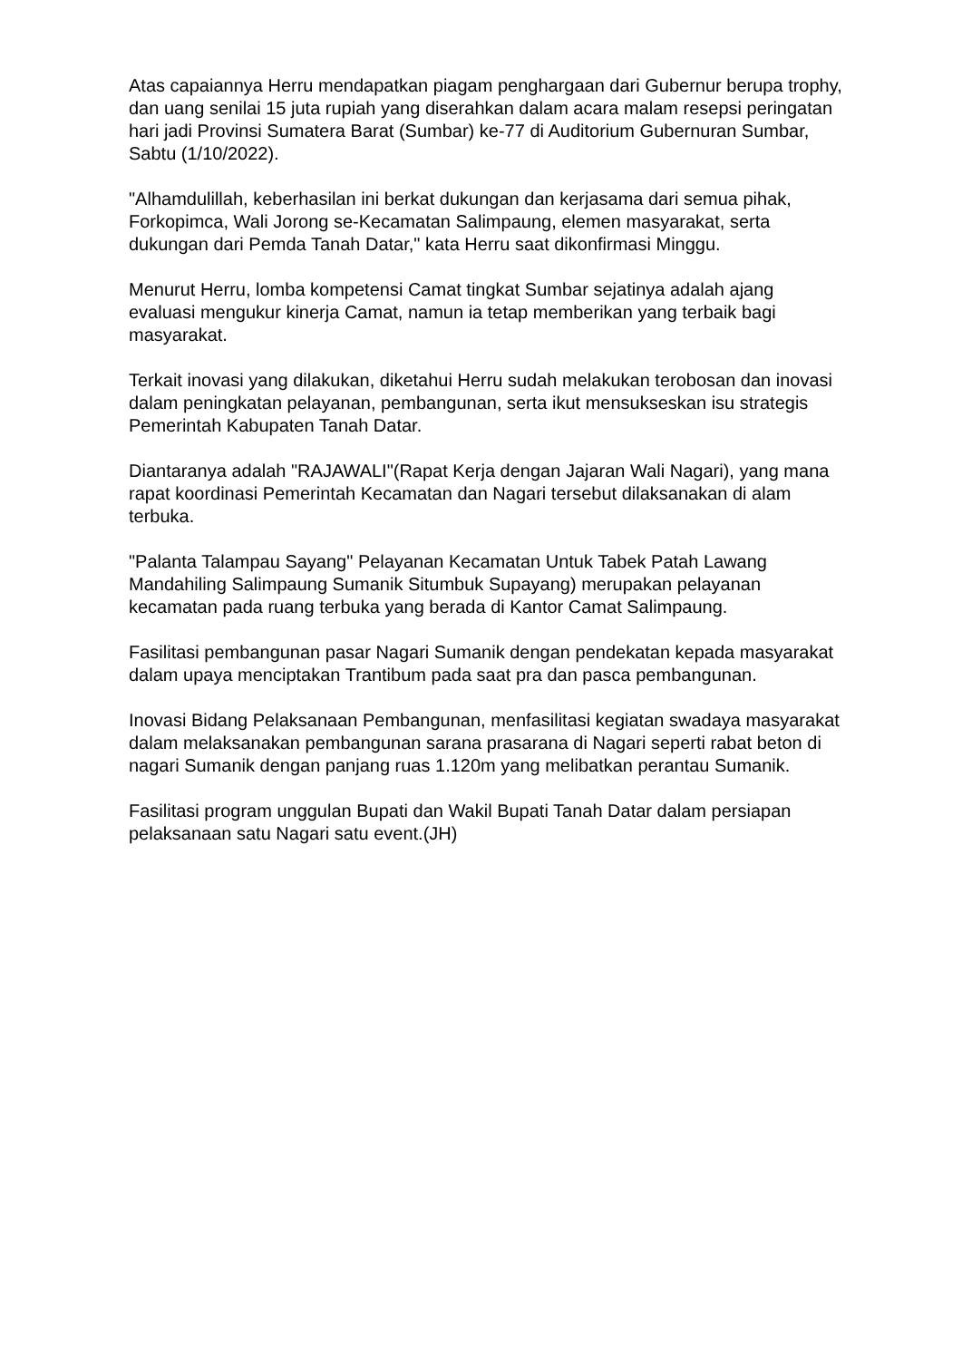Atas capaiannya Herru mendapatkan piagam penghargaan dari Gubernur berupa trophy, dan uang senilai 15 juta rupiah yang diserahkan dalam acara malam resepsi peringatan hari jadi Provinsi Sumatera Barat (Sumbar) ke-77 di Auditorium Gubernuran Sumbar, Sabtu (1/10/2022).
"Alhamdulillah, keberhasilan ini berkat dukungan dan kerjasama dari semua pihak, Forkopimca, Wali Jorong se-Kecamatan Salimpaung, elemen masyarakat, serta dukungan dari Pemda Tanah Datar," kata Herru saat dikonfirmasi Minggu.
Menurut Herru, lomba kompetensi Camat tingkat Sumbar sejatinya adalah ajang evaluasi mengukur kinerja Camat, namun ia tetap memberikan yang terbaik bagi masyarakat.
Terkait inovasi yang dilakukan, diketahui Herru sudah melakukan terobosan dan inovasi dalam peningkatan pelayanan, pembangunan, serta ikut mensukseskan isu strategis Pemerintah Kabupaten Tanah Datar.
Diantaranya adalah "RAJAWALI"(Rapat Kerja dengan Jajaran Wali Nagari), yang mana rapat koordinasi Pemerintah Kecamatan dan Nagari tersebut dilaksanakan di alam terbuka.
"Palanta Talampau Sayang" Pelayanan Kecamatan Untuk Tabek Patah Lawang Mandahiling Salimpaung Sumanik Situmbuk Supayang) merupakan pelayanan kecamatan pada ruang terbuka yang berada di Kantor Camat Salimpaung.
Fasilitasi pembangunan pasar Nagari Sumanik dengan pendekatan kepada masyarakat dalam upaya menciptakan Trantibum pada saat pra dan pasca pembangunan.
Inovasi Bidang Pelaksanaan Pembangunan, menfasilitasi kegiatan swadaya masyarakat dalam melaksanakan pembangunan sarana prasarana di Nagari seperti rabat beton di nagari Sumanik dengan panjang ruas 1.120m yang melibatkan perantau Sumanik.
Fasilitasi program unggulan Bupati dan Wakil Bupati Tanah Datar dalam persiapan pelaksanaan satu Nagari satu event.(JH)